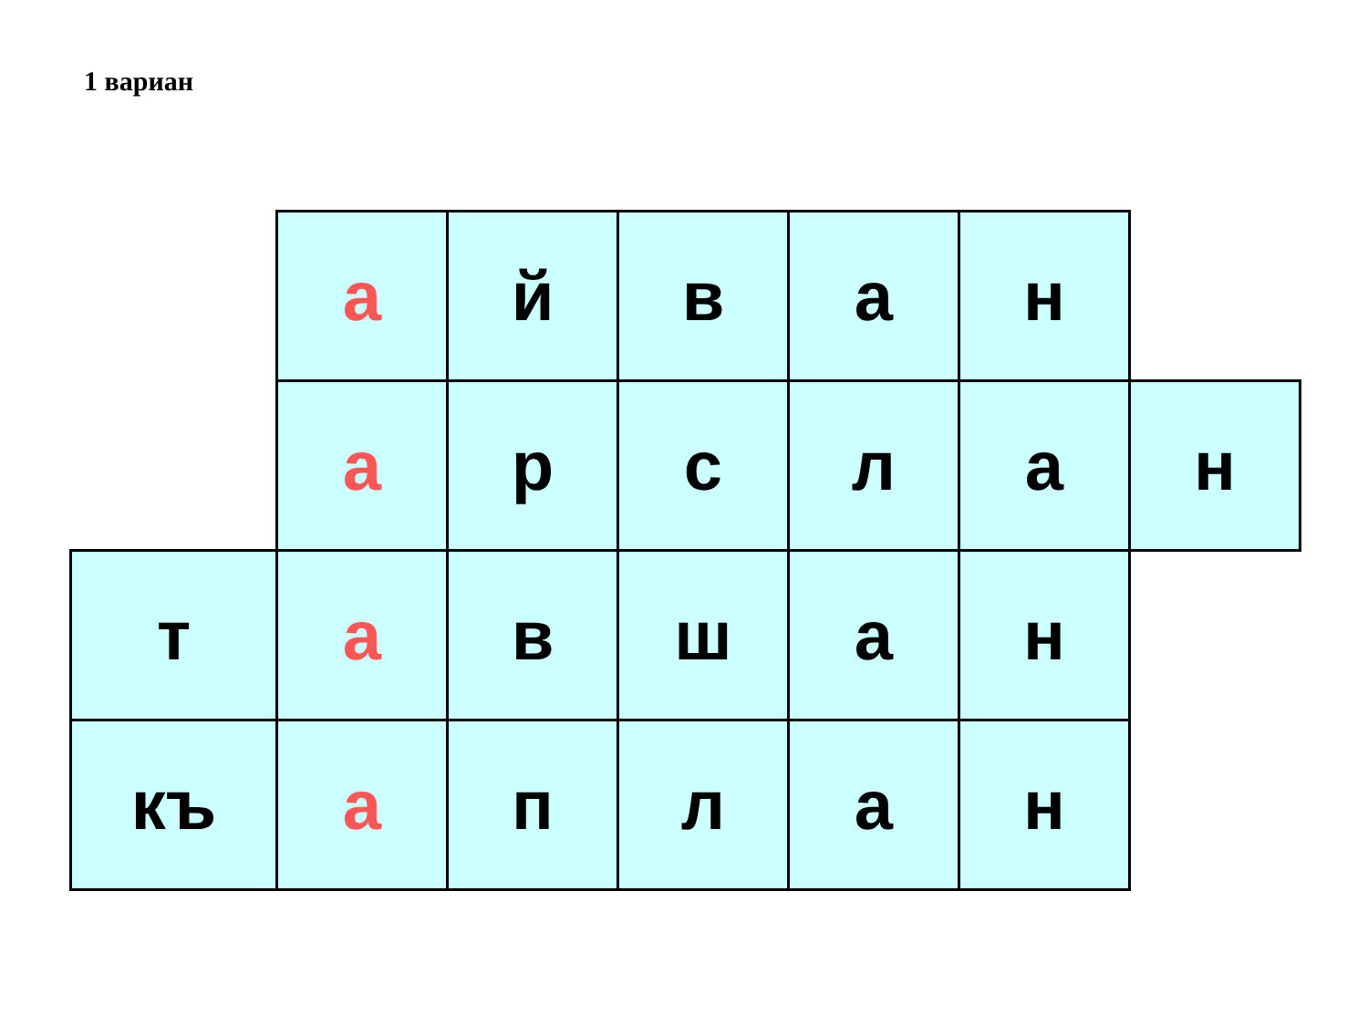1 вариан
| | а | й | в | а | н | |
| | а | р | с | л | а | н |
| т | а | в | ш | а | н | |
| къ | а | п | л | а | н | |